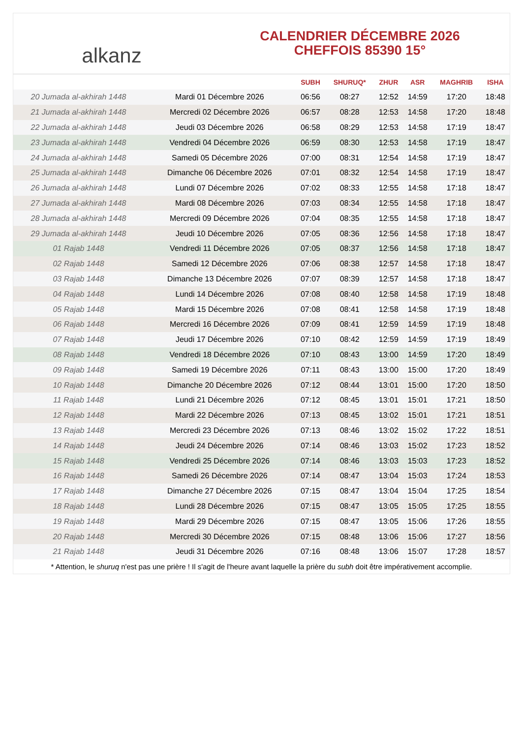alkanz
CALENDRIER DÉCEMBRE 2026
CHEFFOIS 85390 15°
| | | SUBH | SHURUQ* | ZHUR | ASR | MAGHRIB | ISHA |
| --- | --- | --- | --- | --- | --- | --- | --- |
| 20 Jumada al-akhirah 1448 | Mardi 01 Décembre 2026 | 06:56 | 08:27 | 12:52 | 14:59 | 17:20 | 18:48 |
| 21 Jumada al-akhirah 1448 | Mercredi 02 Décembre 2026 | 06:57 | 08:28 | 12:53 | 14:58 | 17:20 | 18:48 |
| 22 Jumada al-akhirah 1448 | Jeudi 03 Décembre 2026 | 06:58 | 08:29 | 12:53 | 14:58 | 17:19 | 18:47 |
| 23 Jumada al-akhirah 1448 | Vendredi 04 Décembre 2026 | 06:59 | 08:30 | 12:53 | 14:58 | 17:19 | 18:47 |
| 24 Jumada al-akhirah 1448 | Samedi 05 Décembre 2026 | 07:00 | 08:31 | 12:54 | 14:58 | 17:19 | 18:47 |
| 25 Jumada al-akhirah 1448 | Dimanche 06 Décembre 2026 | 07:01 | 08:32 | 12:54 | 14:58 | 17:19 | 18:47 |
| 26 Jumada al-akhirah 1448 | Lundi 07 Décembre 2026 | 07:02 | 08:33 | 12:55 | 14:58 | 17:18 | 18:47 |
| 27 Jumada al-akhirah 1448 | Mardi 08 Décembre 2026 | 07:03 | 08:34 | 12:55 | 14:58 | 17:18 | 18:47 |
| 28 Jumada al-akhirah 1448 | Mercredi 09 Décembre 2026 | 07:04 | 08:35 | 12:55 | 14:58 | 17:18 | 18:47 |
| 29 Jumada al-akhirah 1448 | Jeudi 10 Décembre 2026 | 07:05 | 08:36 | 12:56 | 14:58 | 17:18 | 18:47 |
| 01 Rajab 1448 | Vendredi 11 Décembre 2026 | 07:05 | 08:37 | 12:56 | 14:58 | 17:18 | 18:47 |
| 02 Rajab 1448 | Samedi 12 Décembre 2026 | 07:06 | 08:38 | 12:57 | 14:58 | 17:18 | 18:47 |
| 03 Rajab 1448 | Dimanche 13 Décembre 2026 | 07:07 | 08:39 | 12:57 | 14:58 | 17:18 | 18:47 |
| 04 Rajab 1448 | Lundi 14 Décembre 2026 | 07:08 | 08:40 | 12:58 | 14:58 | 17:19 | 18:48 |
| 05 Rajab 1448 | Mardi 15 Décembre 2026 | 07:08 | 08:41 | 12:58 | 14:58 | 17:19 | 18:48 |
| 06 Rajab 1448 | Mercredi 16 Décembre 2026 | 07:09 | 08:41 | 12:59 | 14:59 | 17:19 | 18:48 |
| 07 Rajab 1448 | Jeudi 17 Décembre 2026 | 07:10 | 08:42 | 12:59 | 14:59 | 17:19 | 18:49 |
| 08 Rajab 1448 | Vendredi 18 Décembre 2026 | 07:10 | 08:43 | 13:00 | 14:59 | 17:20 | 18:49 |
| 09 Rajab 1448 | Samedi 19 Décembre 2026 | 07:11 | 08:43 | 13:00 | 15:00 | 17:20 | 18:49 |
| 10 Rajab 1448 | Dimanche 20 Décembre 2026 | 07:12 | 08:44 | 13:01 | 15:00 | 17:20 | 18:50 |
| 11 Rajab 1448 | Lundi 21 Décembre 2026 | 07:12 | 08:45 | 13:01 | 15:01 | 17:21 | 18:50 |
| 12 Rajab 1448 | Mardi 22 Décembre 2026 | 07:13 | 08:45 | 13:02 | 15:01 | 17:21 | 18:51 |
| 13 Rajab 1448 | Mercredi 23 Décembre 2026 | 07:13 | 08:46 | 13:02 | 15:02 | 17:22 | 18:51 |
| 14 Rajab 1448 | Jeudi 24 Décembre 2026 | 07:14 | 08:46 | 13:03 | 15:02 | 17:23 | 18:52 |
| 15 Rajab 1448 | Vendredi 25 Décembre 2026 | 07:14 | 08:46 | 13:03 | 15:03 | 17:23 | 18:52 |
| 16 Rajab 1448 | Samedi 26 Décembre 2026 | 07:14 | 08:47 | 13:04 | 15:03 | 17:24 | 18:53 |
| 17 Rajab 1448 | Dimanche 27 Décembre 2026 | 07:15 | 08:47 | 13:04 | 15:04 | 17:25 | 18:54 |
| 18 Rajab 1448 | Lundi 28 Décembre 2026 | 07:15 | 08:47 | 13:05 | 15:05 | 17:25 | 18:55 |
| 19 Rajab 1448 | Mardi 29 Décembre 2026 | 07:15 | 08:47 | 13:05 | 15:06 | 17:26 | 18:55 |
| 20 Rajab 1448 | Mercredi 30 Décembre 2026 | 07:15 | 08:48 | 13:06 | 15:06 | 17:27 | 18:56 |
| 21 Rajab 1448 | Jeudi 31 Décembre 2026 | 07:16 | 08:48 | 13:06 | 15:07 | 17:28 | 18:57 |
* Attention, le shuruq n'est pas une prière ! Il s'agit de l'heure avant laquelle la prière du subh doit être impérativement accomplie.